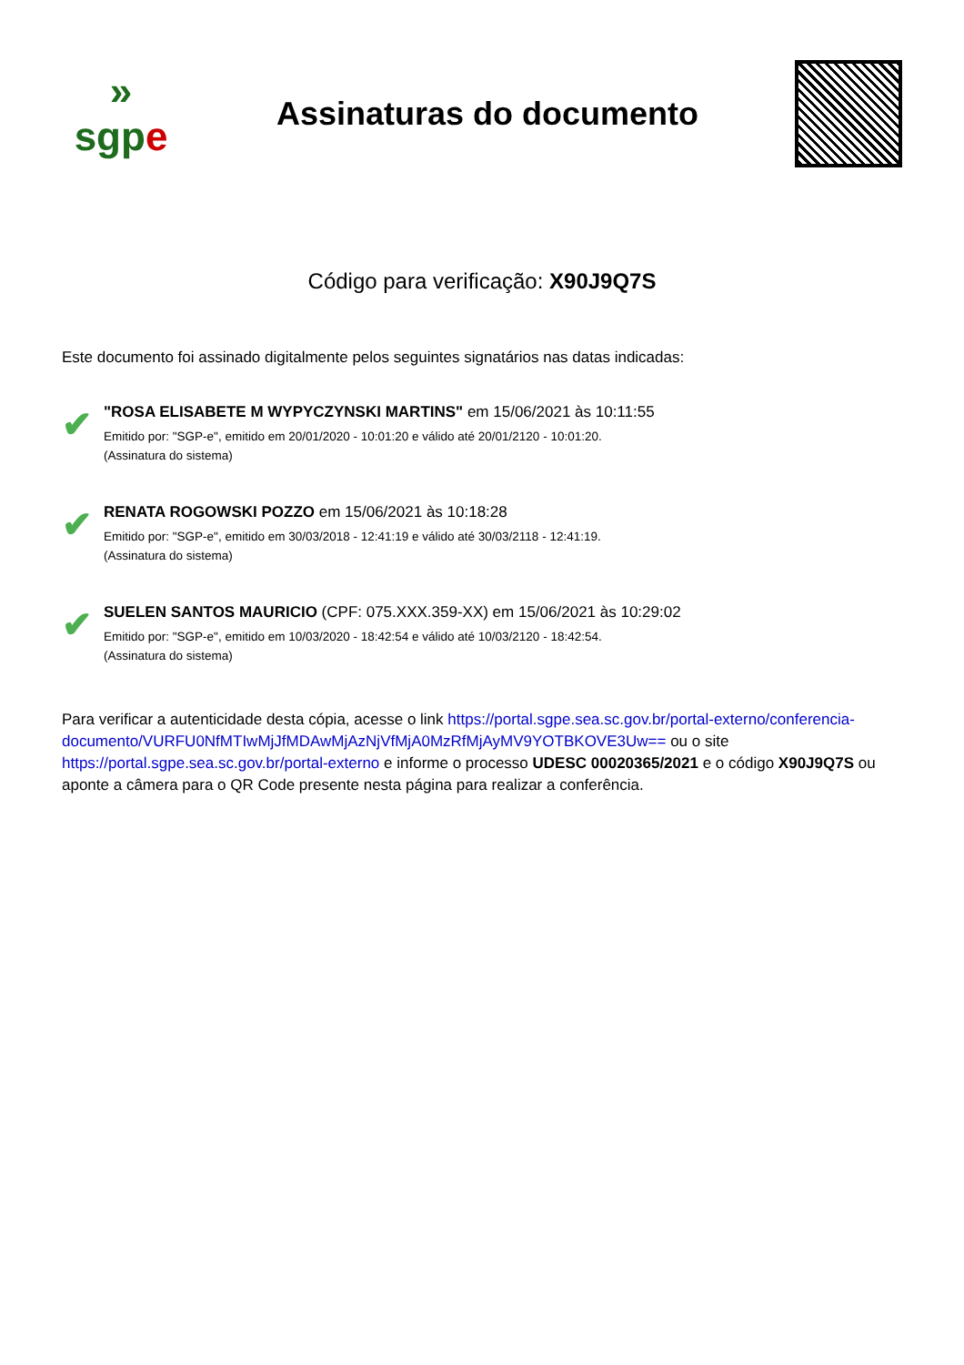»
sgpe
Assinaturas do documento
Código para verificação: X90J9Q7S
Este documento foi assinado digitalmente pelos seguintes signatários nas datas indicadas:
✔
"ROSA ELISABETE M WYPYCZYNSKI MARTINS" em 15/06/2021 às 10:11:55
Emitido por: "SGP-e", emitido em 20/01/2020 - 10:01:20 e válido até 20/01/2120 - 10:01:20.
(Assinatura do sistema)
✔
RENATA ROGOWSKI POZZO em 15/06/2021 às 10:18:28
Emitido por: "SGP-e", emitido em 30/03/2018 - 12:41:19 e válido até 30/03/2118 - 12:41:19.
(Assinatura do sistema)
✔
SUELEN SANTOS MAURICIO (CPF: 075.XXX.359-XX) em 15/06/2021 às 10:29:02
Emitido por: "SGP-e", emitido em 10/03/2020 - 18:42:54 e válido até 10/03/2120 - 18:42:54.
(Assinatura do sistema)
Para verificar a autenticidade desta cópia, acesse o link https://portal.sgpe.sea.sc.gov.br/portal-externo/conferencia-documento/VURFU0NfMTIwMjJfMDAwMjAzNjVfMjA0MzRfMjAyMV9YOTBKOVE3Uw== ou o site https://portal.sgpe.sea.sc.gov.br/portal-externo e informe o processo UDESC 00020365/2021 e o código X90J9Q7S ou aponte a câmera para o QR Code presente nesta página para realizar a conferência.